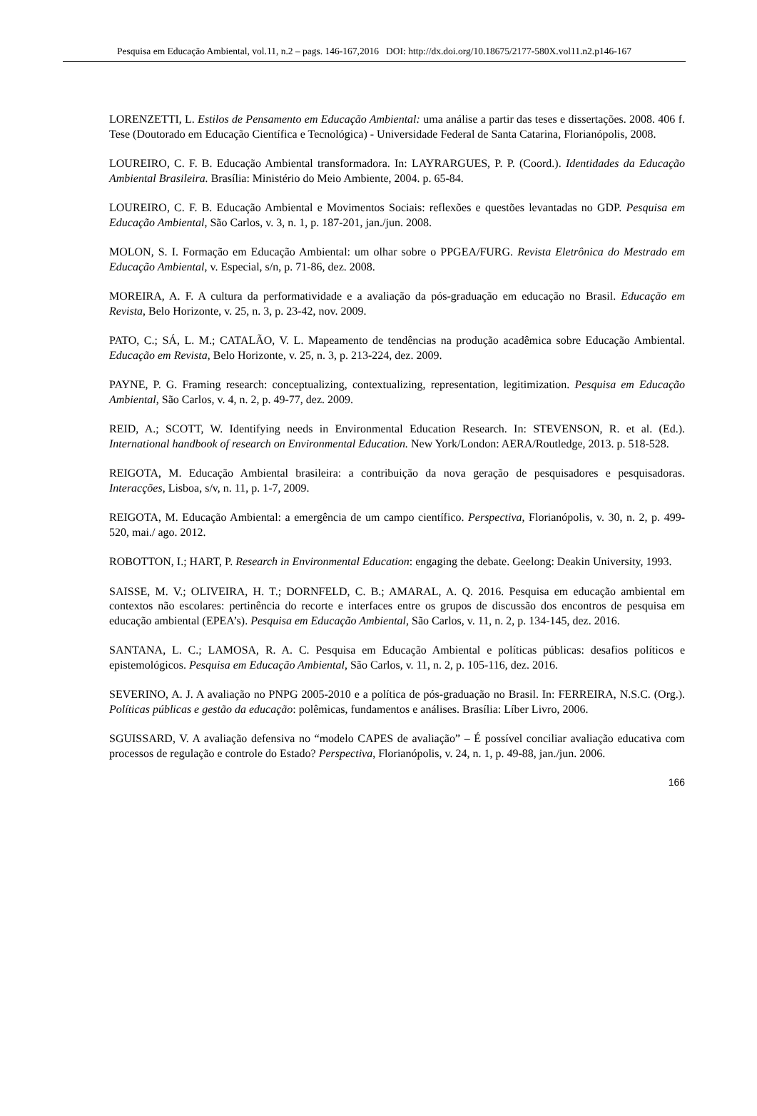Pesquisa em Educação Ambiental, vol.11, n.2 – pags. 146-167,2016 DOI: http://dx.doi.org/10.18675/2177-580X.vol11.n2.p146-167
LORENZETTI, L. Estilos de Pensamento em Educação Ambiental: uma análise a partir das teses e dissertações. 2008. 406 f. Tese (Doutorado em Educação Científica e Tecnológica) - Universidade Federal de Santa Catarina, Florianópolis, 2008.
LOUREIRO, C. F. B. Educação Ambiental transformadora. In: LAYRARGUES, P. P. (Coord.). Identidades da Educação Ambiental Brasileira. Brasília: Ministério do Meio Ambiente, 2004. p. 65-84.
LOUREIRO, C. F. B. Educação Ambiental e Movimentos Sociais: reflexões e questões levantadas no GDP. Pesquisa em Educação Ambiental, São Carlos, v. 3, n. 1, p. 187-201, jan./jun. 2008.
MOLON, S. I. Formação em Educação Ambiental: um olhar sobre o PPGEA/FURG. Revista Eletrônica do Mestrado em Educação Ambiental, v. Especial, s/n, p. 71-86, dez. 2008.
MOREIRA, A. F. A cultura da performatividade e a avaliação da pós-graduação em educação no Brasil. Educação em Revista, Belo Horizonte, v. 25, n. 3, p. 23-42, nov. 2009.
PATO, C.; SÁ, L. M.; CATALÃO, V. L. Mapeamento de tendências na produção acadêmica sobre Educação Ambiental. Educação em Revista, Belo Horizonte, v. 25, n. 3, p. 213-224, dez. 2009.
PAYNE, P. G. Framing research: conceptualizing, contextualizing, representation, legitimization. Pesquisa em Educação Ambiental, São Carlos, v. 4, n. 2, p. 49-77, dez. 2009.
REID, A.; SCOTT, W. Identifying needs in Environmental Education Research. In: STEVENSON, R. et al. (Ed.). International handbook of research on Environmental Education. New York/London: AERA/Routledge, 2013. p. 518-528.
REIGOTA, M. Educação Ambiental brasileira: a contribuição da nova geração de pesquisadores e pesquisadoras. Interacções, Lisboa, s/v, n. 11, p. 1-7, 2009.
REIGOTA, M. Educação Ambiental: a emergência de um campo científico. Perspectiva, Florianópolis, v. 30, n. 2, p. 499-520, mai./ ago. 2012.
ROBOTTON, I.; HART, P. Research in Environmental Education: engaging the debate. Geelong: Deakin University, 1993.
SAISSE, M. V.; OLIVEIRA, H. T.; DORNFELD, C. B.; AMARAL, A. Q. 2016. Pesquisa em educação ambiental em contextos não escolares: pertinência do recorte e interfaces entre os grupos de discussão dos encontros de pesquisa em educação ambiental (EPEA’s). Pesquisa em Educação Ambiental, São Carlos, v. 11, n. 2, p. 134-145, dez. 2016.
SANTANA, L. C.; LAMOSA, R. A. C. Pesquisa em Educação Ambiental e políticas públicas: desafios políticos e epistemológicos. Pesquisa em Educação Ambiental, São Carlos, v. 11, n. 2, p. 105-116, dez. 2016.
SEVERINO, A. J. A avaliação no PNPG 2005-2010 e a política de pós-graduação no Brasil. In: FERREIRA, N.S.C. (Org.). Políticas públicas e gestão da educação: polêmicas, fundamentos e análises. Brasília: Líber Livro, 2006.
SGUISSARD, V. A avaliação defensiva no “modelo CAPES de avaliação” – É possível conciliar avaliação educativa com processos de regulação e controle do Estado? Perspectiva, Florianópolis, v. 24, n. 1, p. 49-88, jan./jun. 2006.
166